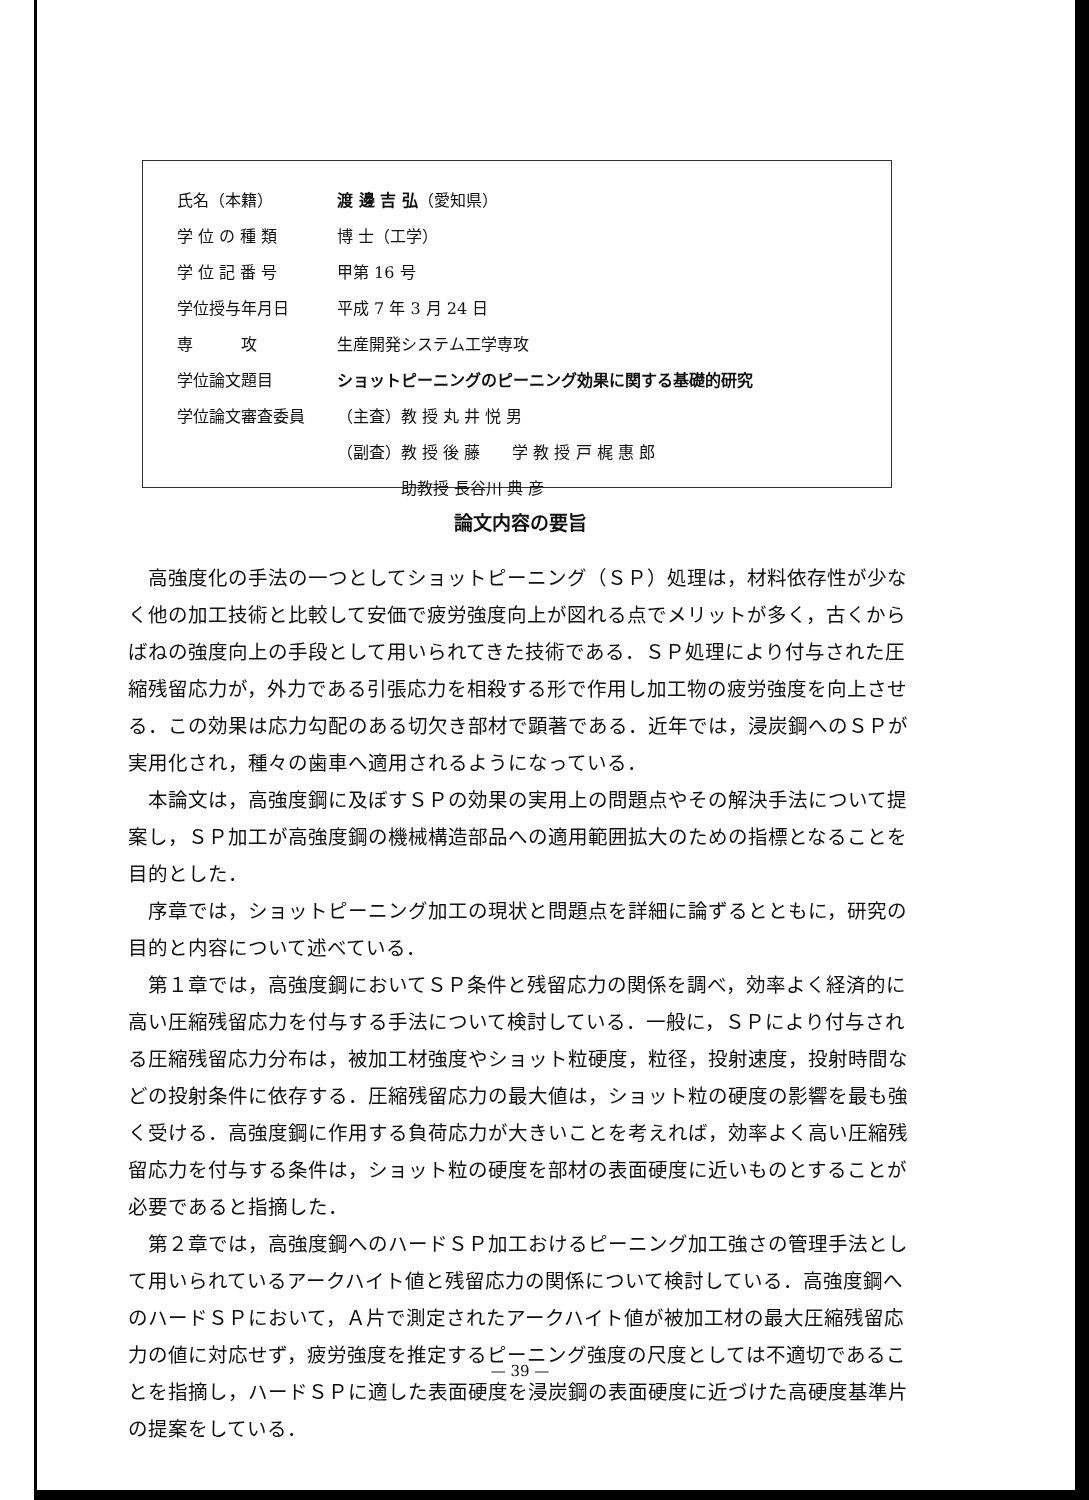| 氏名（本籍） | 渡 邊 吉 弘 （愛知県） |
| 学 位 の 種 類 | 博 士（工学） |
| 学 位 記 番 号 | 甲第 16 号 |
| 学位授与年月日 | 平成 7 年 3 月 24 日 |
| 専 攻 | 生産開発システム工学専攻 |
| 学位論文題目 | ショットピーニングのピーニング効果に関する基礎的研究 |
| 学位論文審査委員 | （主査）教 授 丸 井 悦 男 |
| | （副査）教 授 後 藤 学 教 授 戸 梶 惠 郎 |
| | 助教授 長谷川 典 彦 |
論文内容の要旨
高強度化の手法の一つとしてショットピーニング（ＳＰ）処理は，材料依存性が少なく他の加工技術と比較して安価で疲労強度向上が図れる点でメリットが多く，古くからばねの強度向上の手段として用いられてきた技術である．ＳＰ処理により付与された圧縮残留応力が，外力である引張応力を相殺する形で作用し加工物の疲労強度を向上させる．この効果は応力勾配のある切欠き部材で顕著である．近年では，浸炭鋼へのＳＰが実用化され，種々の歯車へ適用されるようになっている．
本論文は，高強度鋼に及ぼすＳＰの効果の実用上の問題点やその解決手法について提案し，ＳＰ加工が高強度鋼の機械構造部品への適用範囲拡大のための指標となることを目的とした．
序章では，ショットピーニング加工の現状と問題点を詳細に論ずるとともに，研究の目的と内容について述べている．
第１章では，高強度鋼においてＳＰ条件と残留応力の関係を調べ，効率よく経済的に高い圧縮残留応力を付与する手法について検討している．一般に，ＳＰにより付与される圧縮残留応力分布は，被加工材強度やショット粒硬度，粒径，投射速度，投射時間などの投射条件に依存する．圧縮残留応力の最大値は，ショット粒の硬度の影響を最も強く受ける．高強度鋼に作用する負荷応力が大きいことを考えれば，効率よく高い圧縮残留応力を付与する条件は，ショット粒の硬度を部材の表面硬度に近いものとすることが必要であると指摘した．
第２章では，高強度鋼へのハードＳＰ加工おけるピーニング加工強さの管理手法として用いられているアークハイト値と残留応力の関係について検討している．高強度鋼へのハードＳＰにおいて，Ａ片で測定されたアークハイト値が被加工材の最大圧縮残留応力の値に対応せず，疲労強度を推定するピーニング強度の尺度としては不適切であることを指摘し，ハードＳＰに適した表面硬度を浸炭鋼の表面硬度に近づけた高硬度基準片の提案をしている．
— 39 —